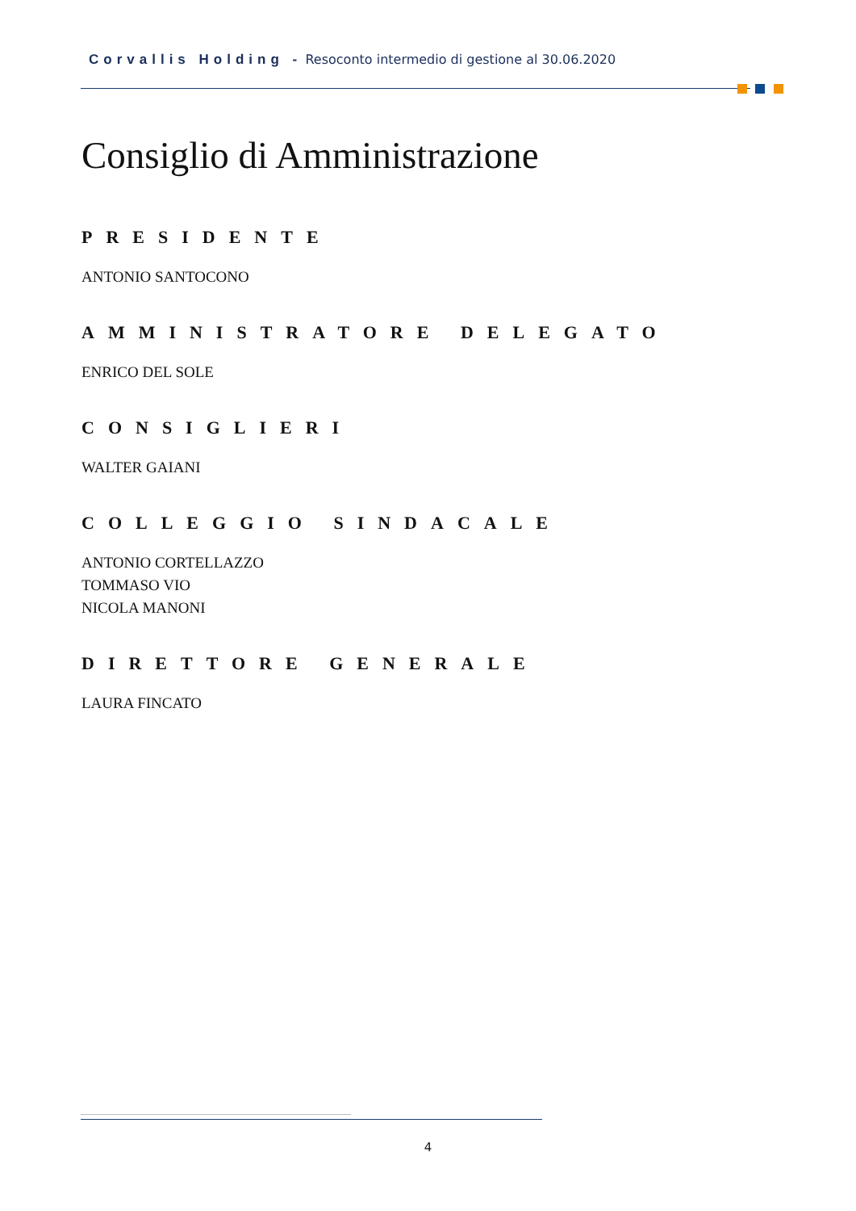Corvallis Holding - Resoconto intermedio di gestione al 30.06.2020
Consiglio di Amministrazione
PRESIDENTE
ANTONIO SANTOCONO
AMMINISTRATORE DELEGATO
ENRICO DEL SOLE
CONSIGLIERI
WALTER GAIANI
COLLEGGIO SINDACALE
ANTONIO CORTELLAZZO
TOMMASO VIO
NICOLA MANONI
DIRETTORE GENERALE
LAURA FINCATO
4